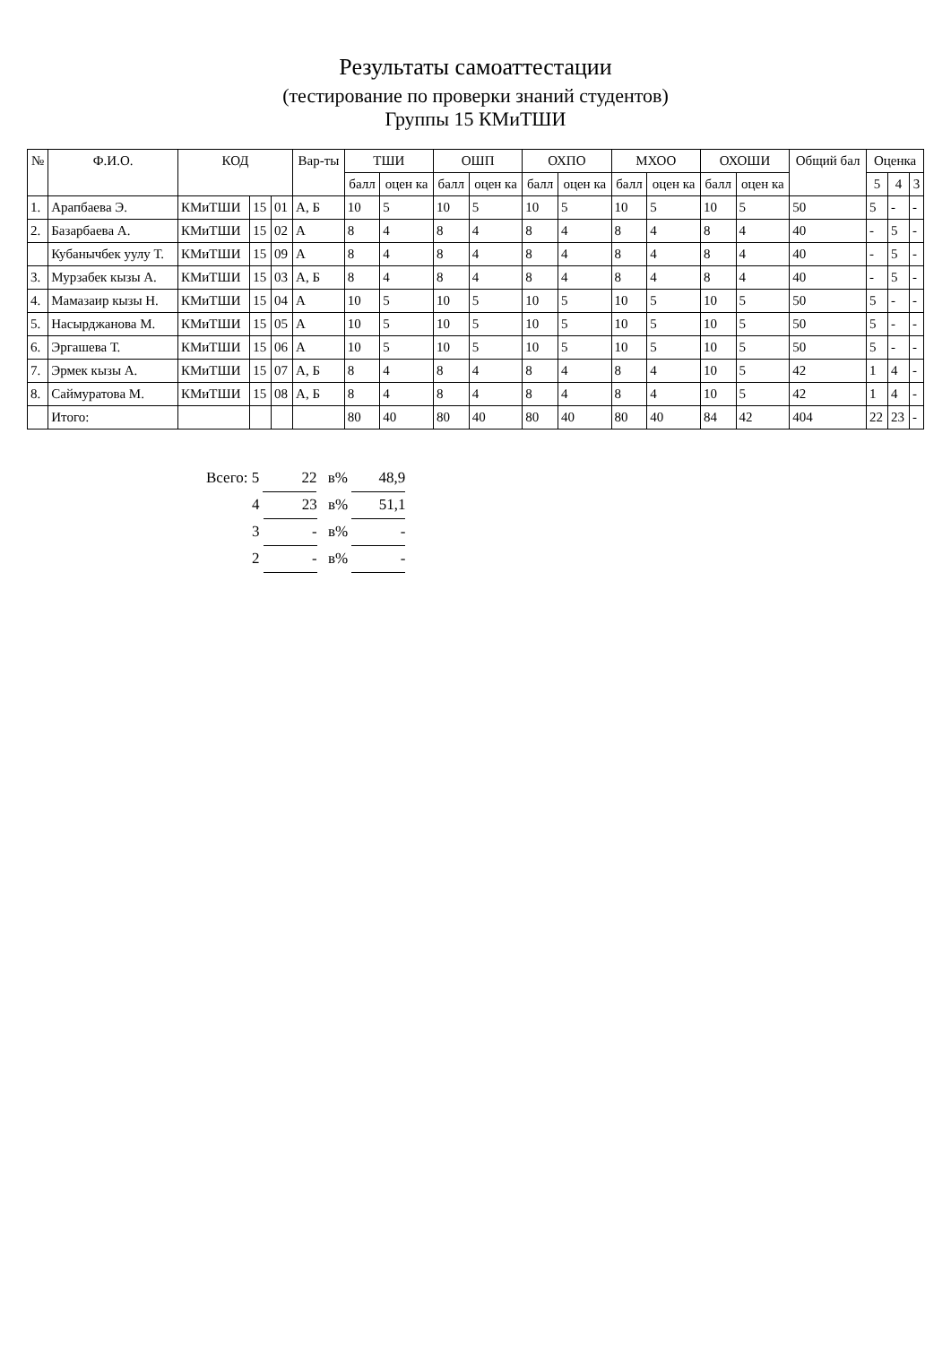Результаты самоаттестации
(тестирование по проверки знаний студентов)
Группы 15 КМиТШИ
| № | Ф.И.О. | КОД | | | Вар-ты | ТШИ | | ОШП | | ОХПО | | МХОО | | ОХОШИ | | Общий бал | Оценка | | |
| --- | --- | --- | --- | --- | --- | --- | --- | --- | --- | --- | --- | --- | --- | --- | --- | --- | --- | --- | --- |
| | | | | | | балл | оцен ка | балл | оцен ка | балл | оцен ка | балл | оцен ка | балл | оцен ка | | 5 | 4 | 3 |
| 1. | Арапбаева Э. | КМиТШИ | 15 | 01 | А, Б | 10 | 5 | 10 | 5 | 10 | 5 | 10 | 5 | 10 | 5 | 50 | 5 | - | - |
| 2. | Базарбаева А. | КМиТШИ | 15 | 02 | А | 8 | 4 | 8 | 4 | 8 | 4 | 8 | 4 | 8 | 4 | 40 | - | 5 | - |
| | Кубанычбек уулу Т. | КМиТШИ | 15 | 09 | А | 8 | 4 | 8 | 4 | 8 | 4 | 8 | 4 | 8 | 4 | 40 | - | 5 | - |
| 3. | Мурзабек кызы А. | КМиТШИ | 15 | 03 | А, Б | 8 | 4 | 8 | 4 | 8 | 4 | 8 | 4 | 8 | 4 | 40 | - | 5 | - |
| 4. | Мамазаир кызы Н. | КМиТШИ | 15 | 04 | А | 10 | 5 | 10 | 5 | 10 | 5 | 10 | 5 | 10 | 5 | 50 | 5 | - | - |
| 5. | Насырджанова М. | КМиТШИ | 15 | 05 | А | 10 | 5 | 10 | 5 | 10 | 5 | 10 | 5 | 10 | 5 | 50 | 5 | - | - |
| 6. | Эргашева Т. | КМиТШИ | 15 | 06 | А | 10 | 5 | 10 | 5 | 10 | 5 | 10 | 5 | 10 | 5 | 50 | 5 | - | - |
| 7. | Эрмек кызы А. | КМиТШИ | 15 | 07 | А, Б | 8 | 4 | 8 | 4 | 8 | 4 | 8 | 4 | 10 | 5 | 42 | 1 | 4 | - |
| 8. | Саймуратова М. | КМиТШИ | 15 | 08 | А, Б | 8 | 4 | 8 | 4 | 8 | 4 | 8 | 4 | 10 | 5 | 42 | 1 | 4 | - |
| | Итого: | | | | | 80 | 40 | 80 | 40 | 80 | 40 | 80 | 40 | 84 | 42 | 404 | 22 | 23 | - |
Всего: 5 22 в% 48,9
4 23 в% 51,1
3 - в% -
2 - в% -